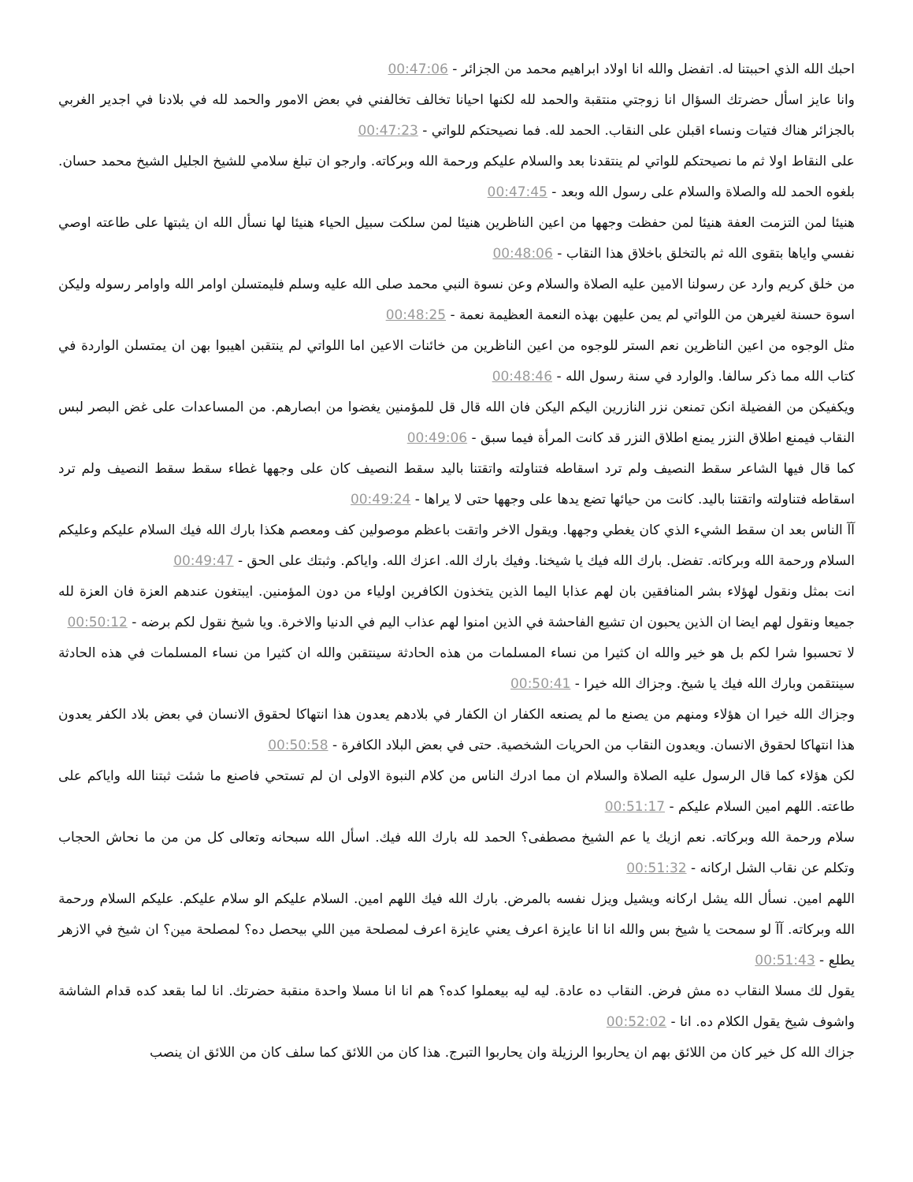احبك الله الذي احببتنا له. اتفضل والله انا اولاد ابراهيم محمد من الجزائر - 00:47:06
وانا عايز اسأل حضرتك السؤال انا زوجتي منتقبة والحمد لله لكنها احيانا تخالف تخالفني في بعض الامور والحمد لله في بلادنا في اجدير الغربي بالجزائر هناك فتيات ونساء اقبلن على النقاب. الحمد لله. فما نصيحتكم للواتي - 00:47:23
على النقاط اولا ثم ما نصيحتكم للواتي لم ينتقدنا بعد والسلام عليكم ورحمة الله وبركاته. وارجو ان تبلغ سلامي للشيخ الجليل الشيخ محمد حسان. بلغوه الحمد لله والصلاة والسلام على رسول الله وبعد - 00:47:45
هنيئا لمن التزمت العفة هنيئا لمن حفظت وجهها من اعين الناظرين هنيئا لمن سلكت سبيل الحياء هنيئا لها نسأل الله ان يثبتها على طاعته اوصي نفسي واياها بتقوى الله ثم بالتخلق باخلاق هذا النقاب - 00:48:06
من خلق كريم وارد عن رسولنا الامين عليه الصلاة والسلام وعن نسوة النبي محمد صلى الله عليه وسلم فليمتسلن اوامر الله واوامر رسوله وليكن اسوة حسنة لغيرهن من اللواتي لم يمن عليهن بهذه النعمة العظيمة نعمة - 00:48:25
مثل الوجوه من اعين الناظرين نعم الستر للوجوه من اعين الناظرين من خائنات الاعين اما اللواتي لم ينتقبن اهيبوا بهن ان يمتسلن الواردة في كتاب الله مما ذكر سالفا. والوارد في سنة رسول الله - 00:48:46
ويكفيكن من الفضيلة انكن تمنعن نزر النازرين اليكم اليكن فان الله قال قل للمؤمنين يغضوا من ابصارهم. من المساعدات على غض البصر لبس النقاب فيمنع اطلاق النزر يمنع اطلاق النزر قد كانت المرأة فيما سبق - 00:49:06
كما قال فيها الشاعر سقط النصيف ولم ترد اسقاطه فتناولته واتقتنا باليد سقط النصيف كان على وجهها غطاء سقط سقط النصيف ولم ترد اسقاطه فتناولته واتقتنا باليد. كانت من حيائها تضع يدها على وجهها حتى لا يراها - 00:49:24
آآ الناس بعد ان سقط الشيء الذي كان يغطي وجهها. ويقول الاخر واتقت باعظم موصولين كف ومعصم هكذا بارك الله فيك السلام عليكم وعليكم السلام ورحمة الله وبركاته. تفضل. بارك الله فيك يا شيخنا. وفيك بارك الله. اعزك الله. واياكم. وثبتك على الحق - 00:49:47
انت بمثل ونقول لهؤلاء بشر المنافقين بان لهم عذابا اليما الذين يتخذون الكافرين اولياء من دون المؤمنين. ايبتغون عندهم العزة فان العزة لله جميعا ونقول لهم ايضا ان الذين يحبون ان تشيع الفاحشة في الذين امنوا لهم عذاب اليم في الدنيا والاخرة. ويا شيخ نقول لكم برضه - 00:50:12
لا تحسبوا شرا لكم بل هو خير والله ان كثيرا من نساء المسلمات من هذه الحادثة سينتقبن والله ان كثيرا من نساء المسلمات في هذه الحادثة سينتقمن وبارك الله فيك يا شيخ. وجزاك الله خيرا - 00:50:41
وجزاك الله خيرا ان هؤلاء ومنهم من يصنع ما لم يصنعه الكفار ان الكفار في بلادهم يعدون هذا انتهاكا لحقوق الانسان في بعض بلاد الكفر يعدون هذا انتهاكا لحقوق الانسان. ويعدون النقاب من الحريات الشخصية. حتى في بعض البلاد الكافرة - 00:50:58
لكن هؤلاء كما قال الرسول عليه الصلاة والسلام ان مما ادرك الناس من كلام النبوة الاولى ان لم تستحي فاصنع ما شئت ثبتنا الله واياكم على طاعته. اللهم امين السلام عليكم - 00:51:17
سلام ورحمة الله وبركاته. نعم ازيك يا عم الشيخ مصطفى؟ الحمد لله بارك الله فيك. اسأل الله سبحانه وتعالى كل من من ما نحاش الحجاب وتكلم عن نقاب الشل اركانه - 00:51:32
اللهم امين. نسأل الله يشل اركانه ويشيل ويزل نفسه بالمرض. بارك الله فيك اللهم امين. السلام عليكم الو سلام عليكم. عليكم السلام ورحمة الله وبركاته. آآ لو سمحت يا شيخ بس والله انا انا عايزة اعرف يعني عايزة اعرف لمصلحة مين اللي بيحصل ده؟ لمصلحة مين؟ ان شيخ في الازهر يطلع - 00:51:43
يقول لك مسلا النقاب ده مش فرض. النقاب ده عادة. ليه ليه بيعملوا كده؟ هم انا انا مسلا واحدة منقبة حضرتك. انا لما بقعد كده قدام الشاشة واشوف شيخ يقول الكلام ده. انا - 00:52:02
جزاك الله كل خير كان من اللائق بهم ان يحاربوا الرزيلة وان يحاربوا التبرج. هذا كان من اللائق كما سلف كان من اللائق ان ينصب